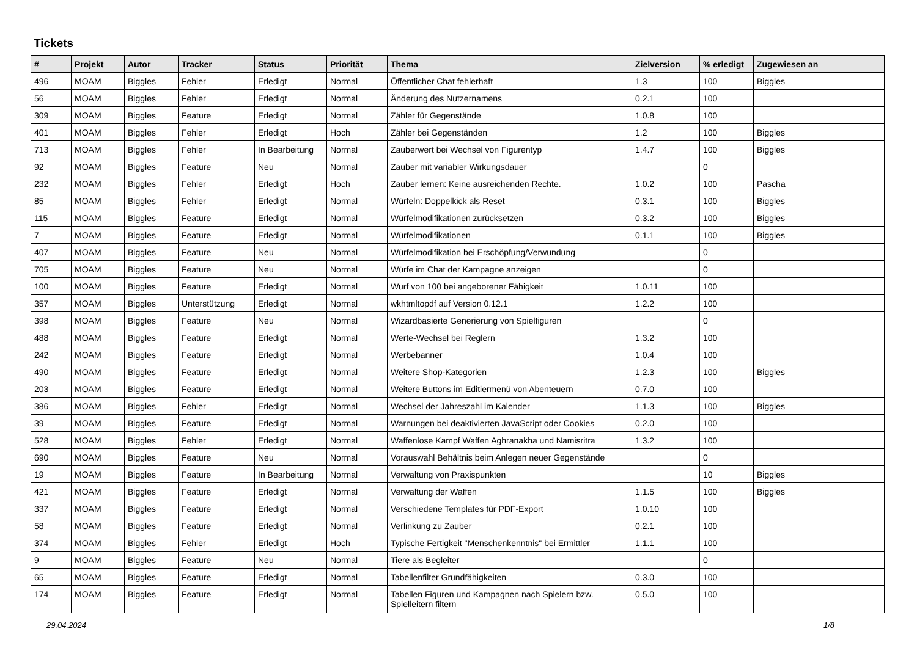Tickets
| # | Projekt | Autor | Tracker | Status | Priorität | Thema | Zielversion | % erledigt | Zugewiesen an |
| --- | --- | --- | --- | --- | --- | --- | --- | --- | --- |
| 496 | MOAM | Biggles | Fehler | Erledigt | Normal | Öffentlicher Chat fehlerhaft | 1.3 | 100 | Biggles |
| 56 | MOAM | Biggles | Fehler | Erledigt | Normal | Änderung des Nutzernamens | 0.2.1 | 100 | |
| 309 | MOAM | Biggles | Feature | Erledigt | Normal | Zähler für Gegenstände | 1.0.8 | 100 | |
| 401 | MOAM | Biggles | Fehler | Erledigt | Hoch | Zähler bei Gegenständen | 1.2 | 100 | Biggles |
| 713 | MOAM | Biggles | Fehler | In Bearbeitung | Normal | Zauberwert bei Wechsel von Figurentyp | 1.4.7 | 100 | Biggles |
| 92 | MOAM | Biggles | Feature | Neu | Normal | Zauber mit variabler Wirkungsdauer | | 0 | |
| 232 | MOAM | Biggles | Fehler | Erledigt | Hoch | Zauber lernen: Keine ausreichenden Rechte. | 1.0.2 | 100 | Pascha |
| 85 | MOAM | Biggles | Fehler | Erledigt | Normal | Würfeln: Doppelkick als Reset | 0.3.1 | 100 | Biggles |
| 115 | MOAM | Biggles | Feature | Erledigt | Normal | Würfelmodifikationen zurücksetzen | 0.3.2 | 100 | Biggles |
| 7 | MOAM | Biggles | Feature | Erledigt | Normal | Würfelmodifikationen | 0.1.1 | 100 | Biggles |
| 407 | MOAM | Biggles | Feature | Neu | Normal | Würfelmodifikation bei Erschöpfung/Verwundung | | 0 | |
| 705 | MOAM | Biggles | Feature | Neu | Normal | Würfe im Chat der Kampagne anzeigen | | 0 | |
| 100 | MOAM | Biggles | Feature | Erledigt | Normal | Wurf von 100 bei angeborener Fähigkeit | 1.0.11 | 100 | |
| 357 | MOAM | Biggles | Unterstützung | Erledigt | Normal | wkhtmltopdf auf Version 0.12.1 | 1.2.2 | 100 | |
| 398 | MOAM | Biggles | Feature | Neu | Normal | Wizardbasierte Generierung von Spielfiguren | | 0 | |
| 488 | MOAM | Biggles | Feature | Erledigt | Normal | Werte-Wechsel bei Reglern | 1.3.2 | 100 | |
| 242 | MOAM | Biggles | Feature | Erledigt | Normal | Werbebanner | 1.0.4 | 100 | |
| 490 | MOAM | Biggles | Feature | Erledigt | Normal | Weitere Shop-Kategorien | 1.2.3 | 100 | Biggles |
| 203 | MOAM | Biggles | Feature | Erledigt | Normal | Weitere Buttons im Editiermenü von Abenteuern | 0.7.0 | 100 | |
| 386 | MOAM | Biggles | Fehler | Erledigt | Normal | Wechsel der Jahreszahl im Kalender | 1.1.3 | 100 | Biggles |
| 39 | MOAM | Biggles | Feature | Erledigt | Normal | Warnungen bei deaktivierten JavaScript oder Cookies | 0.2.0 | 100 | |
| 528 | MOAM | Biggles | Fehler | Erledigt | Normal | Waffenlose Kampf Waffen Aghranakha und Namisritra | 1.3.2 | 100 | |
| 690 | MOAM | Biggles | Feature | Neu | Normal | Vorauswahl Behältnis beim Anlegen neuer Gegenstände | | 0 | |
| 19 | MOAM | Biggles | Feature | In Bearbeitung | Normal | Verwaltung von Praxispunkten | | 10 | Biggles |
| 421 | MOAM | Biggles | Feature | Erledigt | Normal | Verwaltung der Waffen | 1.1.5 | 100 | Biggles |
| 337 | MOAM | Biggles | Feature | Erledigt | Normal | Verschiedene Templates für PDF-Export | 1.0.10 | 100 | |
| 58 | MOAM | Biggles | Feature | Erledigt | Normal | Verlinkung zu Zauber | 0.2.1 | 100 | |
| 374 | MOAM | Biggles | Fehler | Erledigt | Hoch | Typische Fertigkeit "Menschenkenntnis" bei Ermittler | 1.1.1 | 100 | |
| 9 | MOAM | Biggles | Feature | Neu | Normal | Tiere als Begleiter | | 0 | |
| 65 | MOAM | Biggles | Feature | Erledigt | Normal | Tabellenfilter Grundfähigkeiten | 0.3.0 | 100 | |
| 174 | MOAM | Biggles | Feature | Erledigt | Normal | Tabellen Figuren und Kampagnen nach Spielern bzw. Spielleitern filtern | 0.5.0 | 100 | |
29.04.2024 1/8